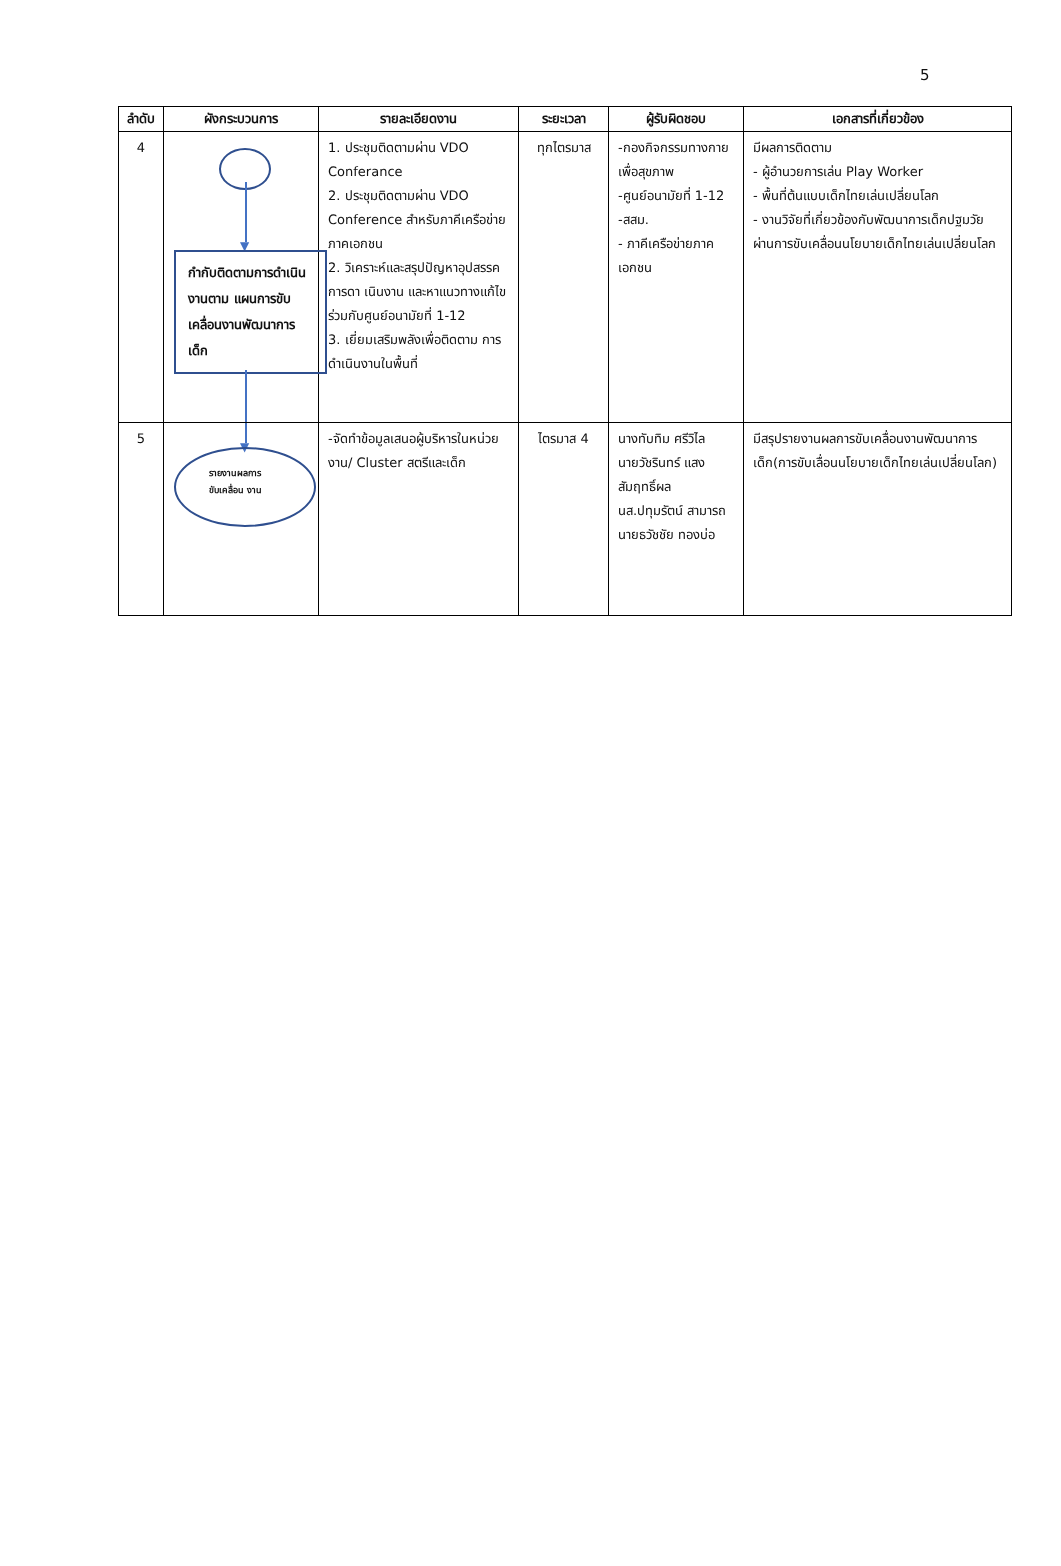5
| ลำดับ | ผังกระบวนการ | รายละเอียดงาน | ระยะเวลา | ผู้รับผิดชอบ | เอกสารที่เกี่ยวข้อง |
| --- | --- | --- | --- | --- | --- |
| 4 | ▼ กำกับติดตามการดำเนินงานตาม แผนการขับเคลื่อนงานพัฒนาการเด็ก | 1. ประชุมติดตามผ่าน VDO Conferance 2. ประชุมติดตามผ่าน VDO Conference สำหรับภาคีเครือข่ายภาคเอกชน 2. วิเคราะห์และสรุปปัญหาอุปสรรคการดา เนินงาน และหาแนวทางแก้ไขร่วมกับศูนย์อนามัยที่ 1-12 3. เยี่ยมเสริมพลังเพื่อติดตาม การดำเนินงานในพื้นที่ | ทุกไตรมาส | -กองกิจกรรมทางกายเพื่อสุขภาพ -ศูนย์อนามัยที่ 1-12 -สสม. - ภาคีเครือข่ายภาคเอกชน | มีผลการติดตาม - ผู้อำนวยการเล่น Play Worker - พื้นที่ต้นแบบเด็กไทยเล่นเปลี่ยนโลก - งานวิจัยที่เกี่ยวข้องกับพัฒนาการเด็กปฐมวัยผ่านการขับเคลื่อนนโยบายเด็กไทยเล่นเปลี่ยนโลก |
| 5 | ▼ รายงานผลการ ขับเคลื่อน งาน | -จัดทำข้อมูลเสนอผู้บริหารในหน่วยงาน/ Cluster สตรีและเด็ก | ไตรมาส 4 | นางทับทิม ศรีวิไล นายวัชรินทร์ แสงสัมฤทธิ์ผล นส.ปทุมรัตน์ สามารถ นายธวัชชัย ทองบ่อ | มีสรุปรายงานผลการขับเคลื่อนงานพัฒนาการเด็ก(การขับเลื่อนนโยบายเด็กไทยเล่นเปลี่ยนโลก) |